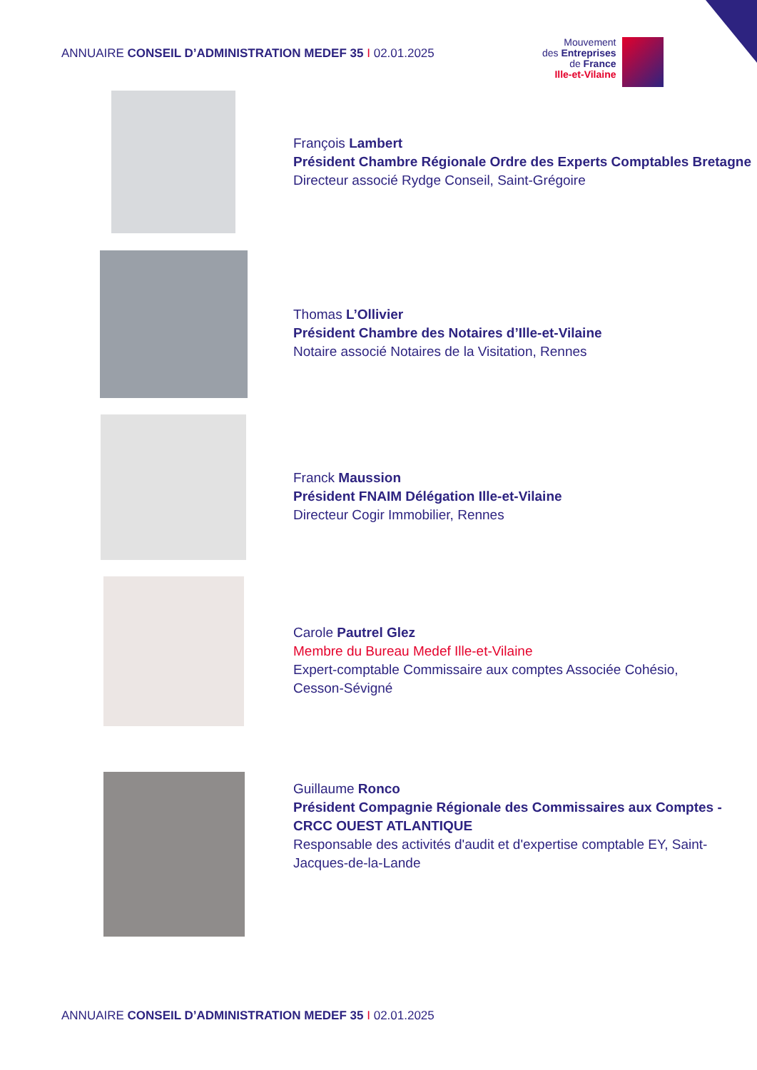ANNUAIRE CONSEIL D’ADMINISTRATION MEDEF 35 I 02.01.2025
Mouvement
des Entreprises
de France
Ille-et-Vilaine
François Lambert
Président Chambre Régionale Ordre des Experts Comptables Bretagne
Directeur associé Rydge Conseil, Saint-Grégoire
Thomas L’Ollivier
Président Chambre des Notaires d’Ille-et-Vilaine
Notaire associé Notaires de la Visitation, Rennes
Franck Maussion
Président FNAIM Délégation Ille-et-Vilaine
Directeur Cogir Immobilier, Rennes
Carole Pautrel Glez
Membre du Bureau Medef Ille-et-Vilaine
Expert-comptable Commissaire aux comptes Associée Cohésio,
Cesson-Sévigné
Guillaume Ronco
Président Compagnie Régionale des Commissaires aux Comptes - CRCC OUEST ATLANTIQUE
Responsable des activités d'audit et d'expertise comptable EY, Saint-Jacques-de-la-Lande
ANNUAIRE CONSEIL D’ADMINISTRATION MEDEF 35 I 02.01.2025